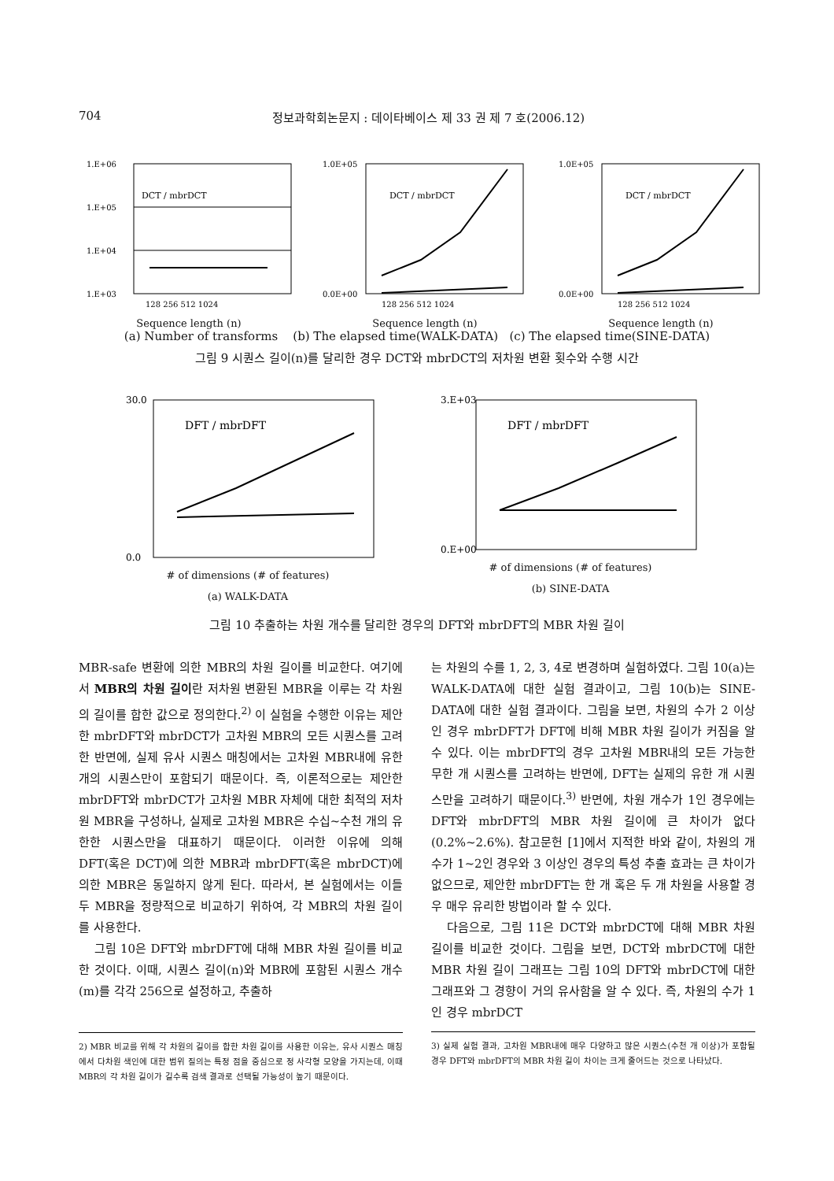704 정보과학회논문지 : 데이타베이스 제 33 권 제 7 호(2006.12)
1.E+06
1.E+05
1.E+04
1.E+03
DCT / mbrDCT
128 256 512 1024
Sequence length (n)
1.0E+05
0.0E+00
DCT / mbrDCT
128 256 512 1024
Sequence length (n)
1.0E+05
0.0E+00
DCT / mbrDCT
128 256 512 1024
Sequence length (n)
(a) Number of transforms (b) The elapsed time(WALK-DATA) (c) The elapsed time(SINE-DATA)
그림 9 시퀀스 길이(n)를 달리한 경우 DCT와 mbrDCT의 저차원 변환 횟수와 수행 시간
30.0
0.0
DFT / mbrDFT
# of dimensions (# of features)
(a) WALK-DATA
3.E+03
0.E+00
DFT / mbrDFT
# of dimensions (# of features)
(b) SINE-DATA
그림 10 추출하는 차원 개수를 달리한 경우의 DFT와 mbrDFT의 MBR 차원 길이
MBR-safe 변환에 의한 MBR의 차원 길이를 비교한다. 여기에서 MBR의 차원 길이란 저차원 변환된 MBR을 이루는 각 차원의 길이를 합한 값으로 정의한다.<sup>2)</sup> 이 실험을 수행한 이유는 제안한 mbrDFT와 mbrDCT가 고차원 MBR의 모든 시퀀스를 고려한 반면에, 실제 유사 시퀀스 매칭에서는 고차원 MBR내에 유한 개의 시퀀스만이 포함되기 때문이다. 즉, 이론적으로는 제안한 mbrDFT와 mbrDCT가 고차원 MBR 자체에 대한 최적의 저차원 MBR을 구성하나, 실제로 고차원 MBR은 수십~수천 개의 유한한 시퀀스만을 대표하기 때문이다. 이러한 이유에 의해 DFT(혹은 DCT)에 의한 MBR과 mbrDFT(혹은 mbrDCT)에 의한 MBR은 동일하지 않게 된다. 따라서, 본 실험에서는 이들 두 MBR을 정량적으로 비교하기 위하여, 각 MBR의 차원 길이를 사용한다.
그림 10은 DFT와 mbrDFT에 대해 MBR 차원 길이를 비교한 것이다. 이때, 시퀀스 길이(n)와 MBR에 포함된 시퀀스 개수(m)를 각각 256으로 설정하고, 추출하
2) MBR 비교를 위해 각 차원의 길이를 합한 차원 길이를 사용한 이유는, 유사 시퀀스 매칭에서 다차원 색인에 대한 범위 질의는 특정 점을 중심으로 정 사각형 모양을 가지는데, 이때 MBR의 각 차원 길이가 길수록 검색 결과로 선택될 가능성이 높기 때문이다.
는 차원의 수를 1, 2, 3, 4로 변경하며 실험하였다. 그림 10(a)는 WALK-DATA에 대한 실험 결과이고, 그림 10(b)는 SINE-DATA에 대한 실험 결과이다. 그림을 보면, 차원의 수가 2 이상인 경우 mbrDFT가 DFT에 비해 MBR 차원 길이가 커짐을 알 수 있다. 이는 mbrDFT의 경우 고차원 MBR내의 모든 가능한 무한 개 시퀀스를 고려하는 반면에, DFT는 실제의 유한 개 시퀀스만을 고려하기 때문이다.<sup>3)</sup> 반면에, 차원 개수가 1인 경우에는 DFT와 mbrDFT의 MBR 차원 길이에 큰 차이가 없다(0.2%~2.6%). 참고문헌 [1]에서 지적한 바와 같이, 차원의 개수가 1~2인 경우와 3 이상인 경우의 특성 추출 효과는 큰 차이가 없으므로, 제안한 mbrDFT는 한 개 혹은 두 개 차원을 사용할 경우 매우 유리한 방법이라 할 수 있다.
다음으로, 그림 11은 DCT와 mbrDCT에 대해 MBR 차원 길이를 비교한 것이다. 그림을 보면, DCT와 mbrDCT에 대한 MBR 차원 길이 그래프는 그림 10의 DFT와 mbrDCT에 대한 그래프와 그 경향이 거의 유사함을 알 수 있다. 즉, 차원의 수가 1인 경우 mbrDCT
3) 실제 실험 결과, 고차원 MBR내에 매우 다양하고 많은 시퀀스(수천 개 이상)가 포함될 경우 DFT와 mbrDFT의 MBR 차원 길이 차이는 크게 줄어드는 것으로 나타났다.